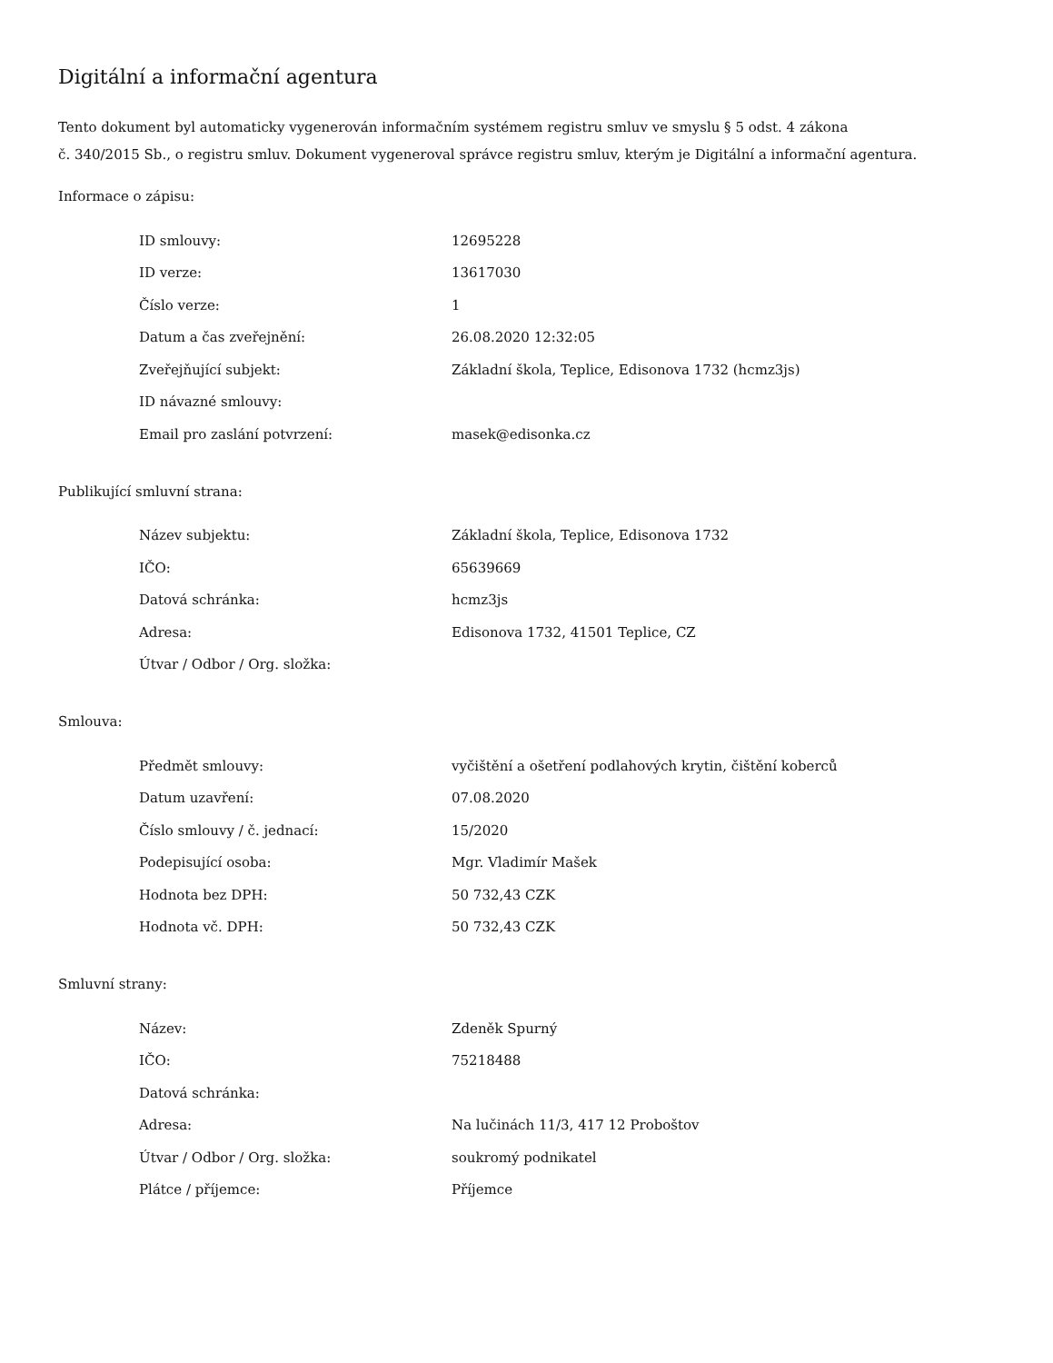Digitální a informační agentura
Tento dokument byl automaticky vygenerován informačním systémem registru smluv ve smyslu § 5 odst. 4 zákona
č. 340/2015 Sb., o registru smluv. Dokument vygeneroval správce registru smluv, kterým je Digitální a informační agentura.
Informace o zápisu:
| ID smlouvy: | 12695228 |
| ID verze: | 13617030 |
| Číslo verze: | 1 |
| Datum a čas zveřejnění: | 26.08.2020 12:32:05 |
| Zveřejňující subjekt: | Základní škola, Teplice, Edisonova 1732 (hcmz3js) |
| ID návazné smlouvy: | |
| Email pro zaslání potvrzení: | masek@edisonka.cz |
Publikující smluvní strana:
| Název subjektu: | Základní škola, Teplice, Edisonova 1732 |
| IČO: | 65639669 |
| Datová schránka: | hcmz3js |
| Adresa: | Edisonova 1732, 41501 Teplice, CZ |
| Útvar / Odbor / Org. složka: | |
Smlouva:
| Předmět smlouvy: | vyčištění a ošetření podlahových krytin, čištění koberců |
| Datum uzavření: | 07.08.2020 |
| Číslo smlouvy / č. jednací: | 15/2020 |
| Podepisující osoba: | Mgr. Vladimír Mašek |
| Hodnota bez DPH: | 50 732,43 CZK |
| Hodnota vč. DPH: | 50 732,43 CZK |
Smluvní strany:
| Název: | Zdeněk Spurný |
| IČO: | 75218488 |
| Datová schránka: | |
| Adresa: | Na lučinách 11/3, 417 12 Proboštov |
| Útvar / Odbor / Org. složka: | soukromý podnikatel |
| Plátce / příjemce: | Příjemce |